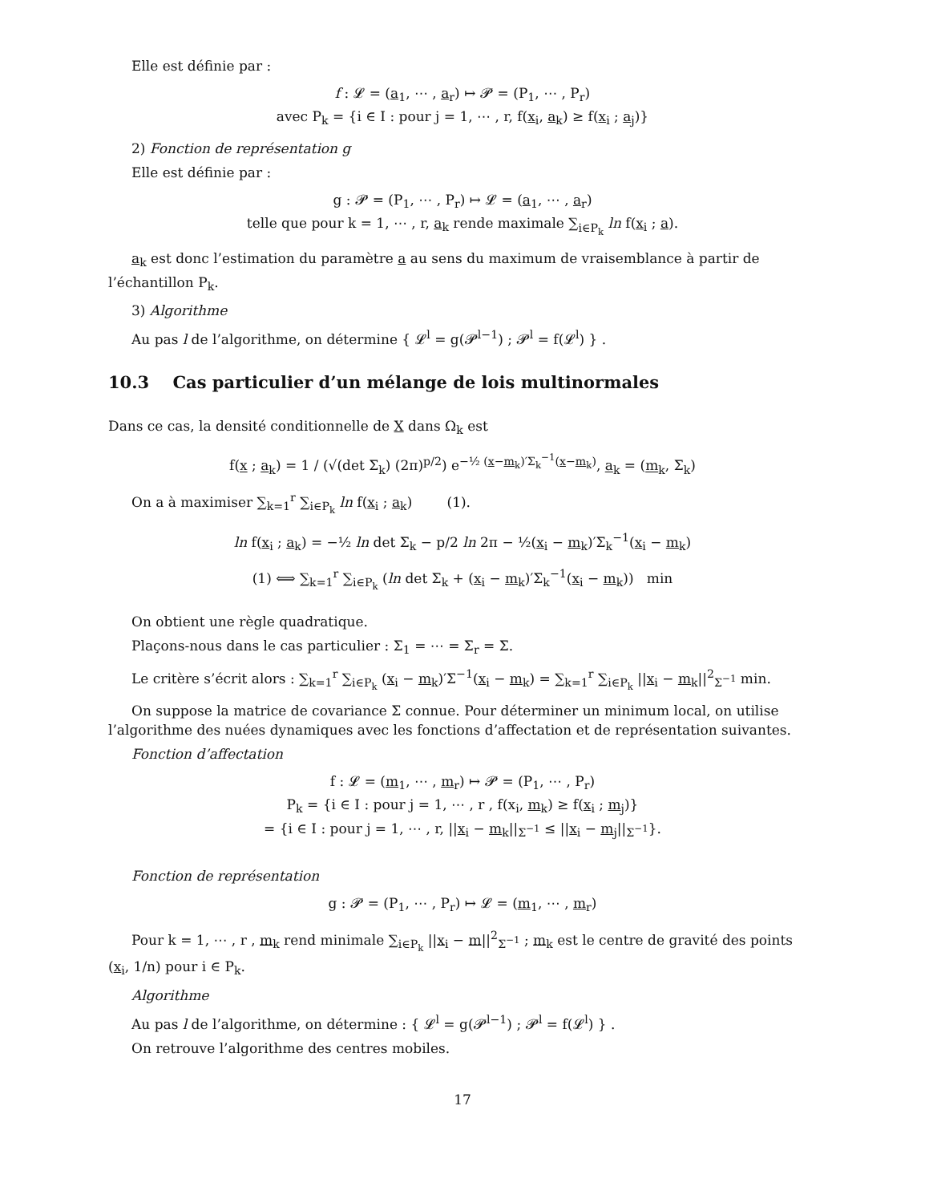Elle est définie par :
f : 𝓛 = (a<sub>1</sub>, ⋯ , a<sub>r</sub>) ↦ 𝓟 = (P<sub>1</sub>, ⋯ , P<sub>r</sub>)
avec P<sub>k</sub> = {i ∈ I : pour j = 1, ⋯ , r, f(x<sub>i</sub>, a<sub>k</sub>) ≥ f(x<sub>i</sub> ; a<sub>j</sub>)}
2) Fonction de représentation g
Elle est définie par :
g : 𝓟 = (P<sub>1</sub>, ⋯ , P<sub>r</sub>) ↦ 𝓛 = (a<sub>1</sub>, ⋯ , a<sub>r</sub>)
telle que pour k = 1, ⋯ , r, a<sub>k</sub> rende maximale ∑<sub>i∈P<sub>k</sub></sub> ln f(x<sub>i</sub> ; a).
a<sub>k</sub> est donc l’estimation du paramètre a au sens du maximum de vraisemblance à partir de l’échantillon P<sub>k</sub>.
3) Algorithme
Au pas l de l’algorithme, on détermine { 𝓛<sup>l</sup> = g(𝓟<sup>l−1</sup>) ; 𝓟<sup>l</sup> = f(𝓛<sup>l</sup>) } .
10.3 Cas particulier d’un mélange de lois multinormales
Dans ce cas, la densité conditionnelle de X dans Ω<sub>k</sub> est
f(x ; a<sub>k</sub>) = 1 / (√(det Σ<sub>k</sub>) (2π)<sup>p/2</sup>) e<sup>−½ (x−m<sub>k</sub>)′Σ<sub>k</sub><sup>−1</sup>(x−m<sub>k</sub>)</sup>, a<sub>k</sub> = (m<sub>k</sub>, Σ<sub>k</sub>)
On a à maximiser ∑<sub>k=1</sub><sup>r</sup> ∑<sub>i∈P<sub>k</sub></sub> ln f(x<sub>i</sub> ; a<sub>k</sub>) (1).
ln f(x<sub>i</sub> ; a<sub>k</sub>) = −½ ln det Σ<sub>k</sub> − p/2 ln 2π − ½(x<sub>i</sub> − m<sub>k</sub>)′Σ<sub>k</sub><sup>−1</sup>(x<sub>i</sub> − m<sub>k</sub>)
(1) ⟺ ∑<sub>k=1</sub><sup>r</sup> ∑<sub>i∈P<sub>k</sub></sub> (ln det Σ<sub>k</sub> + (x<sub>i</sub> − m<sub>k</sub>)′Σ<sub>k</sub><sup>−1</sup>(x<sub>i</sub> − m<sub>k</sub>)) min
On obtient une règle quadratique.
Plaçons-nous dans le cas particulier : Σ<sub>1</sub> = ⋯ = Σ<sub>r</sub> = Σ.
Le critère s’écrit alors : ∑<sub>k=1</sub><sup>r</sup> ∑<sub>i∈P<sub>k</sub></sub> (x<sub>i</sub> − m<sub>k</sub>)′Σ<sup>−1</sup>(x<sub>i</sub> − m<sub>k</sub>) = ∑<sub>k=1</sub><sup>r</sup> ∑<sub>i∈P<sub>k</sub></sub> ||x<sub>i</sub> − m<sub>k</sub>||<sup>2</sup><sub>Σ<sup>−1</sup></sub> min.
On suppose la matrice de covariance Σ connue. Pour déterminer un minimum local, on utilise l’algorithme des nuées dynamiques avec les fonctions d’affectation et de représentation suivantes.
Fonction d’affectation
f : 𝓛 = (m<sub>1</sub>, ⋯ , m<sub>r</sub>) ↦ 𝓟 = (P<sub>1</sub>, ⋯ , P<sub>r</sub>)
P<sub>k</sub> = {i ∈ I : pour j = 1, ⋯ , r , f(x<sub>i</sub>, m<sub>k</sub>) ≥ f(x<sub>i</sub> ; m<sub>j</sub>)}
= {i ∈ I : pour j = 1, ⋯ , r, ||x<sub>i</sub> − m<sub>k</sub>||<sub>Σ<sup>−1</sup></sub> ≤ ||x<sub>i</sub> − m<sub>j</sub>||<sub>Σ<sup>−1</sup></sub>}.
Fonction de représentation
g : 𝓟 = (P<sub>1</sub>, ⋯ , P<sub>r</sub>) ↦ 𝓛 = (m<sub>1</sub>, ⋯ , m<sub>r</sub>)
Pour k = 1, ⋯ , r , m<sub>k</sub> rend minimale ∑<sub>i∈P<sub>k</sub></sub> ||x<sub>i</sub> − m||<sup>2</sup><sub>Σ<sup>−1</sup></sub> ; m<sub>k</sub> est le centre de gravité des points (x<sub>i</sub>, 1/n) pour i ∈ P<sub>k</sub>.
Algorithme
Au pas l de l’algorithme, on détermine : { 𝓛<sup>l</sup> = g(𝓟<sup>l−1</sup>) ; 𝓟<sup>l</sup> = f(𝓛<sup>l</sup>) } .
On retrouve l’algorithme des centres mobiles.
17